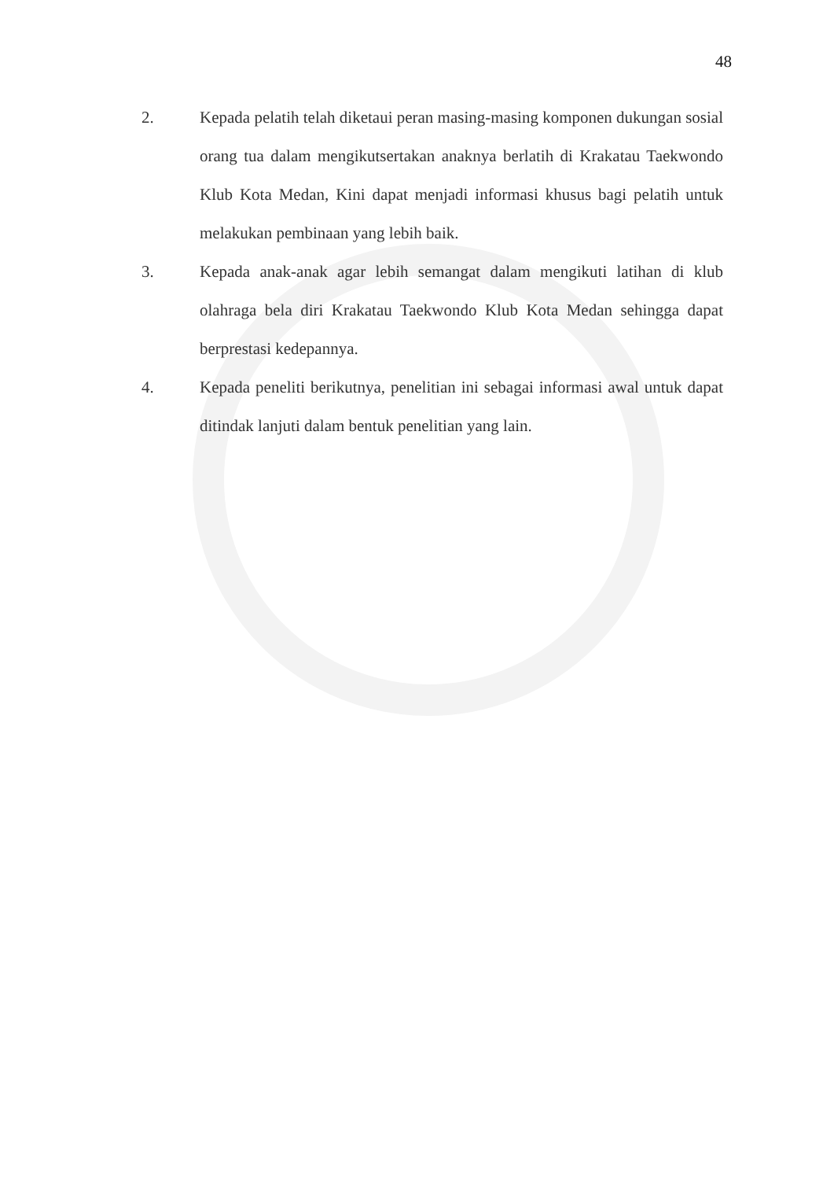48
2. Kepada pelatih telah diketaui peran masing-masing komponen dukungan sosial orang tua dalam mengikutsertakan anaknya berlatih di Krakatau Taekwondo Klub Kota Medan, Kini dapat menjadi informasi khusus bagi pelatih untuk melakukan pembinaan yang lebih baik.
3. Kepada anak-anak agar lebih semangat dalam mengikuti latihan di klub olahraga bela diri Krakatau Taekwondo Klub Kota Medan sehingga dapat berprestasi kedepannya.
4. Kepada peneliti berikutnya, penelitian ini sebagai informasi awal untuk dapat ditindak lanjuti dalam bentuk penelitian yang lain.